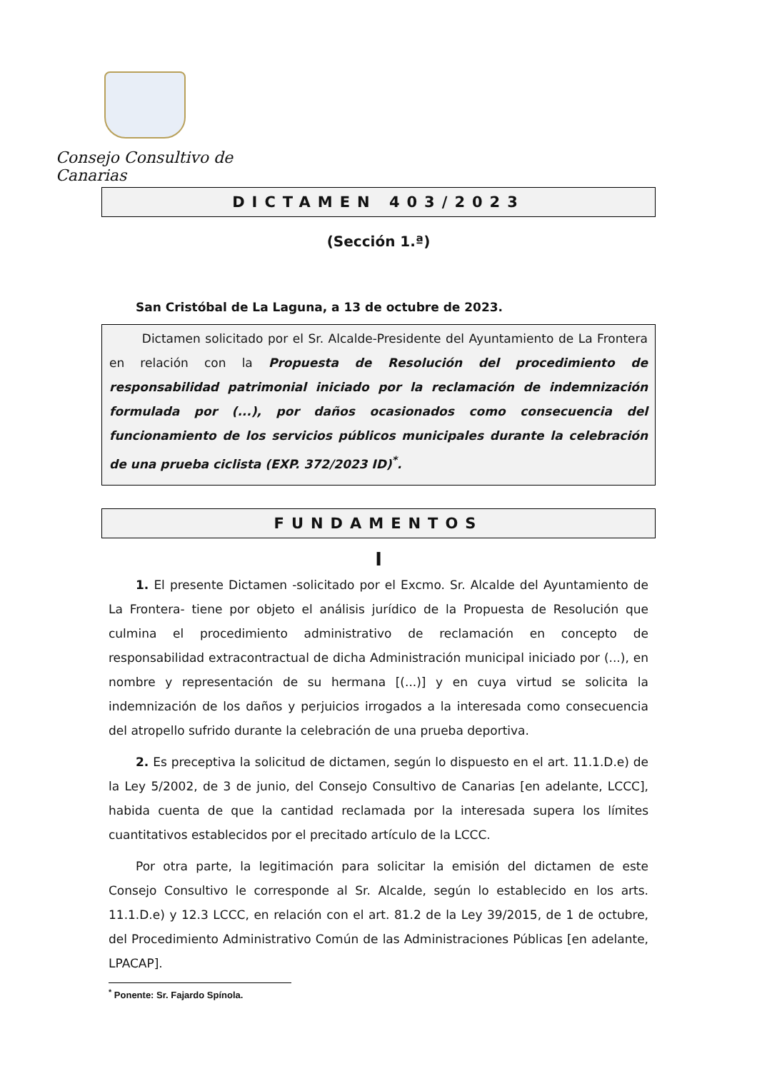Consejo Consultivo de Canarias
DICTAMEN 403/2023
(Sección 1.ª)
San Cristóbal de La Laguna, a 13 de octubre de 2023.
Dictamen solicitado por el Sr. Alcalde-Presidente del Ayuntamiento de La Frontera en relación con la Propuesta de Resolución del procedimiento de responsabilidad patrimonial iniciado por la reclamación de indemnización formulada por (...), por daños ocasionados como consecuencia del funcionamiento de los servicios públicos municipales durante la celebración de una prueba ciclista (EXP. 372/2023 ID)<sup>*</sup>.
FUNDAMENTOS
I
1. El presente Dictamen -solicitado por el Excmo. Sr. Alcalde del Ayuntamiento de La Frontera- tiene por objeto el análisis jurídico de la Propuesta de Resolución que culmina el procedimiento administrativo de reclamación en concepto de responsabilidad extracontractual de dicha Administración municipal iniciado por (...), en nombre y representación de su hermana [(...)] y en cuya virtud se solicita la indemnización de los daños y perjuicios irrogados a la interesada como consecuencia del atropello sufrido durante la celebración de una prueba deportiva.
2. Es preceptiva la solicitud de dictamen, según lo dispuesto en el art. 11.1.D.e) de la Ley 5/2002, de 3 de junio, del Consejo Consultivo de Canarias [en adelante, LCCC], habida cuenta de que la cantidad reclamada por la interesada supera los límites cuantitativos establecidos por el precitado artículo de la LCCC.
Por otra parte, la legitimación para solicitar la emisión del dictamen de este Consejo Consultivo le corresponde al Sr. Alcalde, según lo establecido en los arts. 11.1.D.e) y 12.3 LCCC, en relación con el art. 81.2 de la Ley 39/2015, de 1 de octubre, del Procedimiento Administrativo Común de las Administraciones Públicas [en adelante, LPACAP].
<sup>*</sup> Ponente: Sr. Fajardo Spínola.